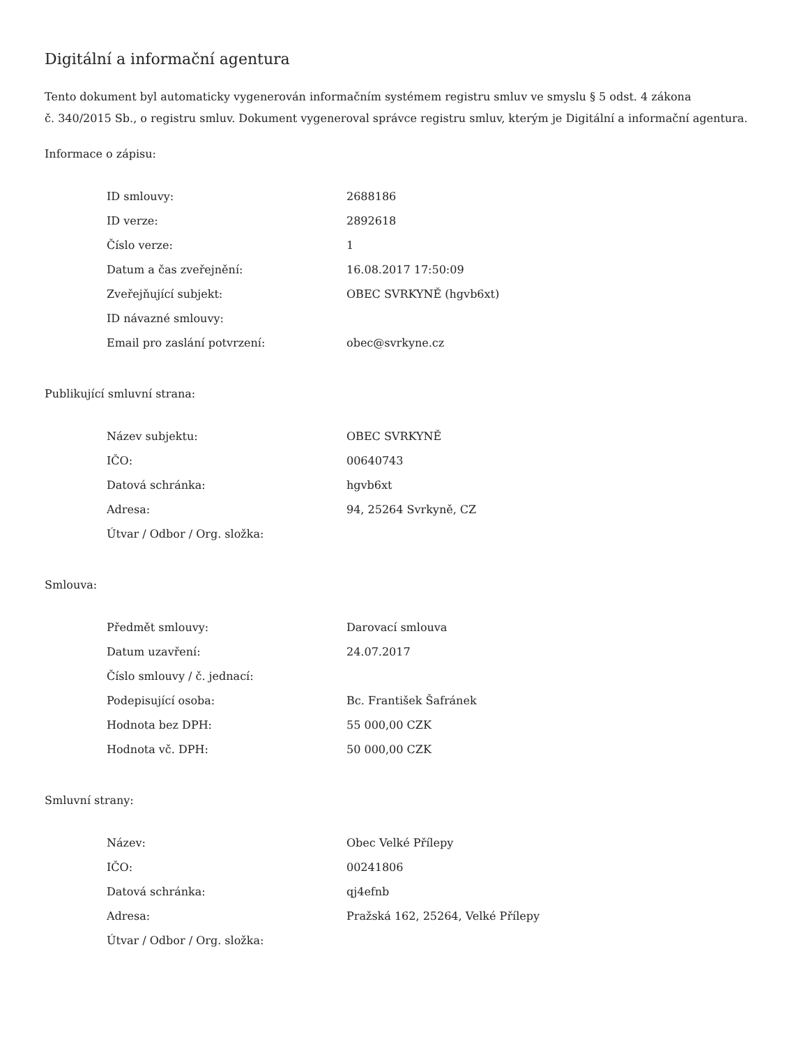Digitální a informační agentura
Tento dokument byl automaticky vygenerován informačním systémem registru smluv ve smyslu § 5 odst. 4 zákona
č. 340/2015 Sb., o registru smluv. Dokument vygeneroval správce registru smluv, kterým je Digitální a informační agentura.
Informace o zápisu:
| ID smlouvy: | 2688186 |
| ID verze: | 2892618 |
| Číslo verze: | 1 |
| Datum a čas zveřejnění: | 16.08.2017 17:50:09 |
| Zveřejňující subjekt: | OBEC SVRKYNĚ (hgvb6xt) |
| ID návazné smlouvy: | |
| Email pro zaslání potvrzení: | obec@svrkyne.cz |
Publikující smluvní strana:
| Název subjektu: | OBEC SVRKYNĚ |
| IČO: | 00640743 |
| Datová schránka: | hgvb6xt |
| Adresa: | 94, 25264 Svrkyně, CZ |
| Útvar / Odbor / Org. složka: | |
Smlouva:
| Předmět smlouvy: | Darovací smlouva |
| Datum uzavření: | 24.07.2017 |
| Číslo smlouvy / č. jednací: | |
| Podepisující osoba: | Bc. František Šafránek |
| Hodnota bez DPH: | 55 000,00 CZK |
| Hodnota vč. DPH: | 50 000,00 CZK |
Smluvní strany:
| Název: | Obec Velké Přílepy |
| IČO: | 00241806 |
| Datová schránka: | qj4efnb |
| Adresa: | Pražská 162, 25264, Velké Přílepy |
| Útvar / Odbor / Org. složka: | |